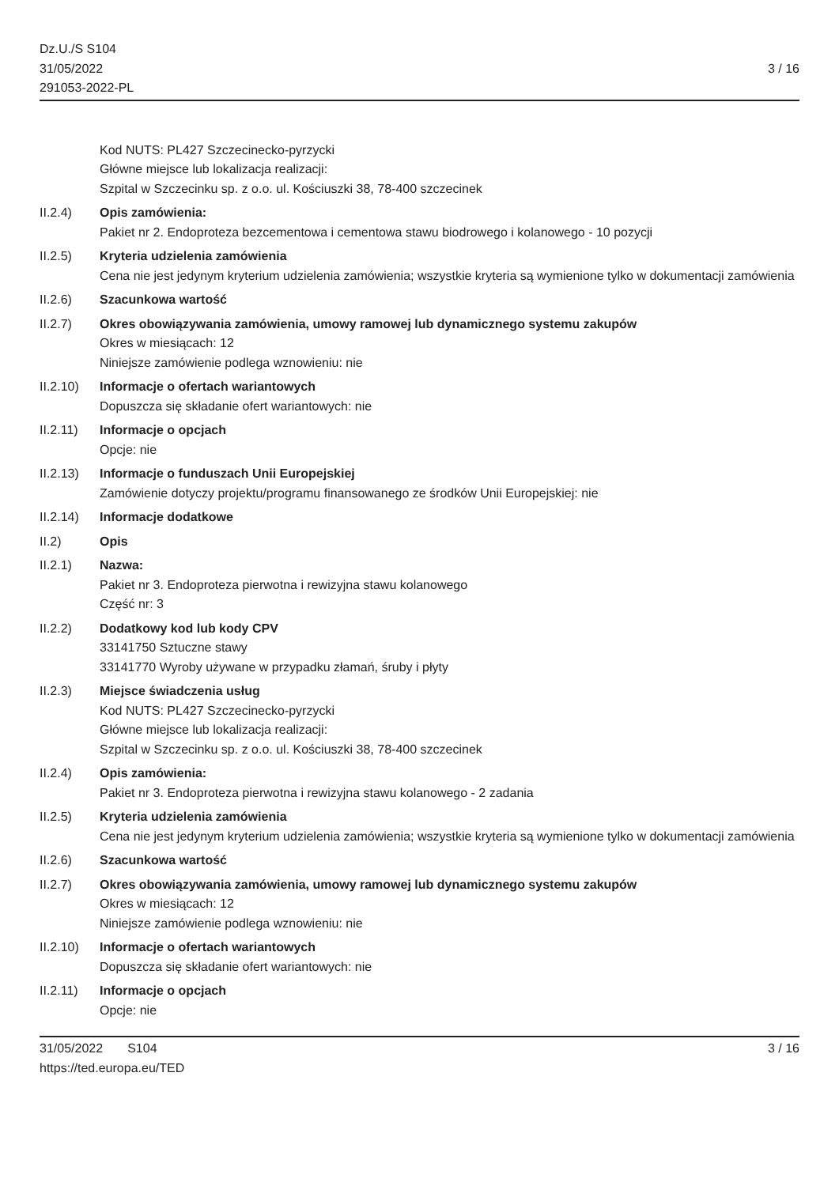Dz.U./S S104
31/05/2022
291053-2022-PL
3 / 16
Kod NUTS: PL427 Szczecinecko-pyrzycki
Główne miejsce lub lokalizacja realizacji:
Szpital w Szczecinku sp. z o.o. ul. Kościuszki 38, 78-400 szczecinek
II.2.4) Opis zamówienia:
Pakiet nr 2. Endoproteza bezcementowa i cementowa stawu biodrowego i kolanowego - 10 pozycji
II.2.5) Kryteria udzielenia zamówienia
Cena nie jest jedynym kryterium udzielenia zamówienia; wszystkie kryteria są wymienione tylko w dokumentacji zamówienia
II.2.6) Szacunkowa wartość
II.2.7) Okres obowiązywania zamówienia, umowy ramowej lub dynamicznego systemu zakupów
Okres w miesiącach: 12
Niniejsze zamówienie podlega wznowieniu: nie
II.2.10)
Informacje o ofertach wariantowych
Dopuszcza się składanie ofert wariantowych: nie
II.2.11)
Informacje o opcjach
Opcje: nie
II.2.13)
Informacje o funduszach Unii Europejskiej
Zamówienie dotyczy projektu/programu finansowanego ze środków Unii Europejskiej: nie
II.2.14)
Informacje dodatkowe
II.2) Opis
II.2.1) Nazwa:
Pakiet nr 3. Endoproteza pierwotna i rewizyjna stawu kolanowego
Część nr: 3
II.2.2) Dodatkowy kod lub kody CPV
33141750 Sztuczne stawy
33141770 Wyroby używane w przypadku złamań, śruby i płyty
II.2.3) Miejsce świadczenia usług
Kod NUTS: PL427 Szczecinecko-pyrzycki
Główne miejsce lub lokalizacja realizacji:
Szpital w Szczecinku sp. z o.o. ul. Kościuszki 38, 78-400 szczecinek
II.2.4) Opis zamówienia:
Pakiet nr 3. Endoproteza pierwotna i rewizyjna stawu kolanowego - 2 zadania
II.2.5) Kryteria udzielenia zamówienia
Cena nie jest jedynym kryterium udzielenia zamówienia; wszystkie kryteria są wymienione tylko w dokumentacji zamówienia
II.2.6) Szacunkowa wartość
II.2.7) Okres obowiązywania zamówienia, umowy ramowej lub dynamicznego systemu zakupów
Okres w miesiącach: 12
Niniejsze zamówienie podlega wznowieniu: nie
II.2.10)
Informacje o ofertach wariantowych
Dopuszcza się składanie ofert wariantowych: nie
II.2.11)
Informacje o opcjach
Opcje: nie
31/05/2022 S104
https://ted.europa.eu/TED
3 / 16